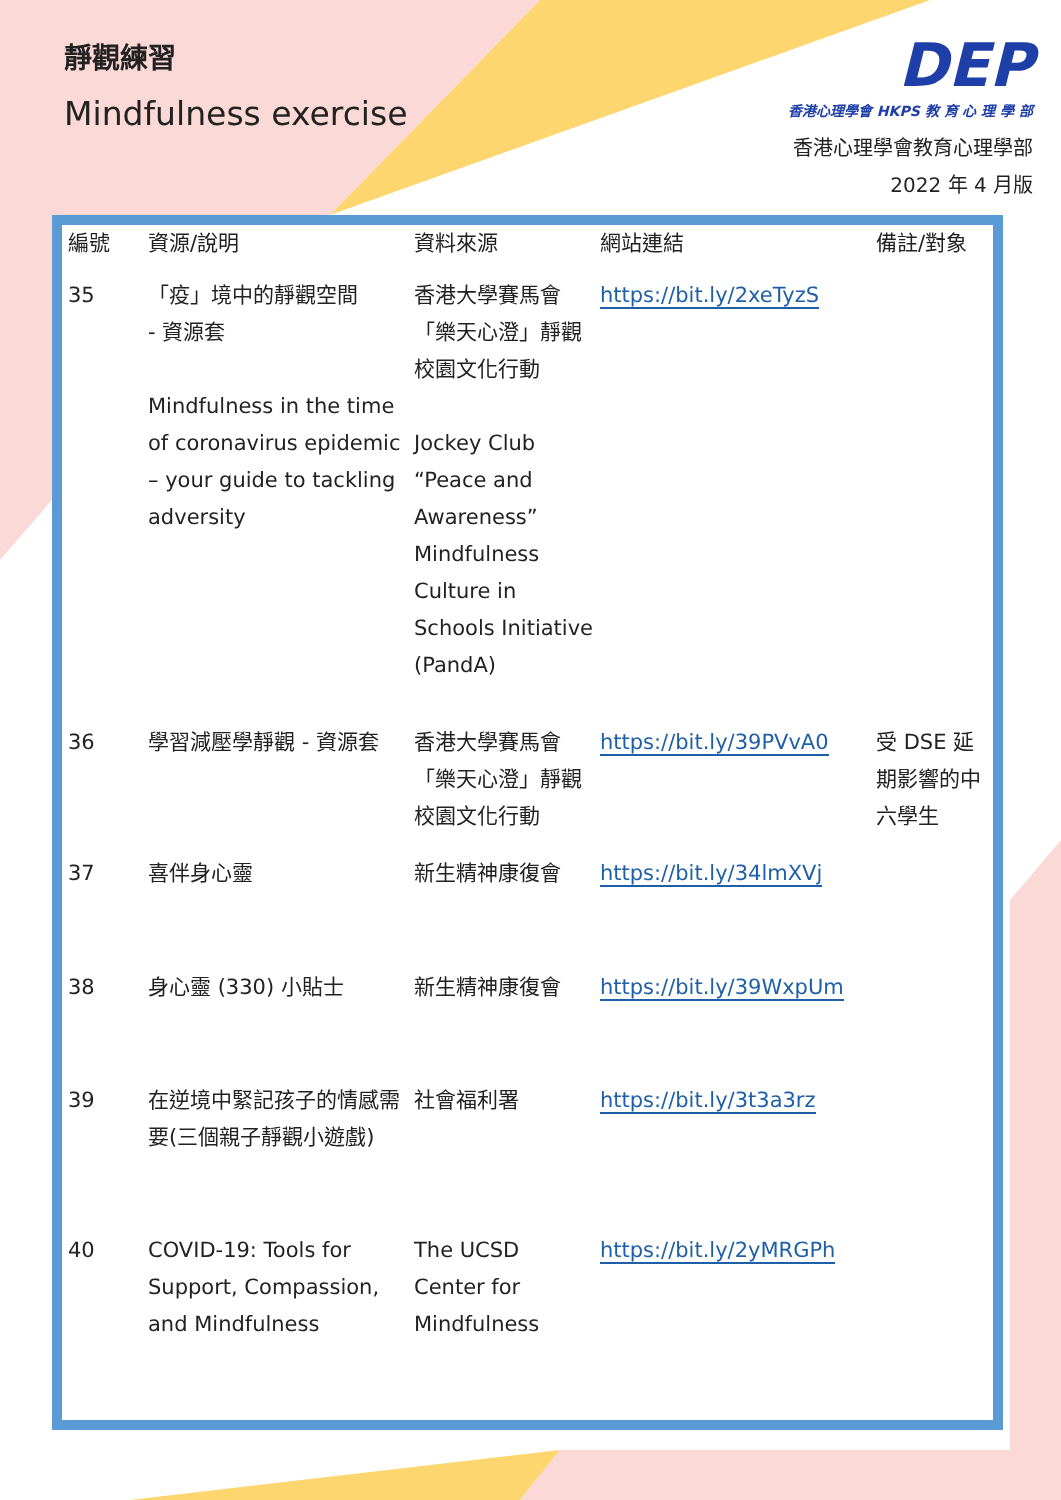靜觀練習
Mindfulness exercise
DEP
香港心理學會 HKPS 教 育 心 理 學 部
香港心理學會教育心理學部
2022 年 4 月版
| 編號 | 資源/說明 | 資料來源 | 網站連結 | 備註/對象 |
| --- | --- | --- | --- | --- |
| 35 | 「疫」境中的靜觀空間 - 資源套 Mindfulness in the time of coronavirus epidemic – your guide to tackling adversity | 香港大學賽馬會「樂天心澄」靜觀校園文化行動 Jockey Club “Peace and Awareness” Mindfulness Culture in Schools Initiative (PandA) | https://bit.ly/2xeTyzS | |
| 36 | 學習減壓學靜觀 - 資源套 | 香港大學賽馬會「樂天心澄」靜觀校園文化行動 | https://bit.ly/39PVvA0 | 受 DSE 延期影響的中六學生 |
| 37 | 喜伴身心靈 | 新生精神康復會 | https://bit.ly/34lmXVj | |
| 38 | 身心靈 (330) 小貼士 | 新生精神康復會 | https://bit.ly/39WxpUm | |
| 39 | 在逆境中緊記孩子的情感需要(三個親子靜觀小遊戲) | 社會福利署 | https://bit.ly/3t3a3rz | |
| 40 | COVID-19: Tools for Support, Compassion, and Mindfulness | The UCSD Center for Mindfulness | https://bit.ly/2yMRGPh | |